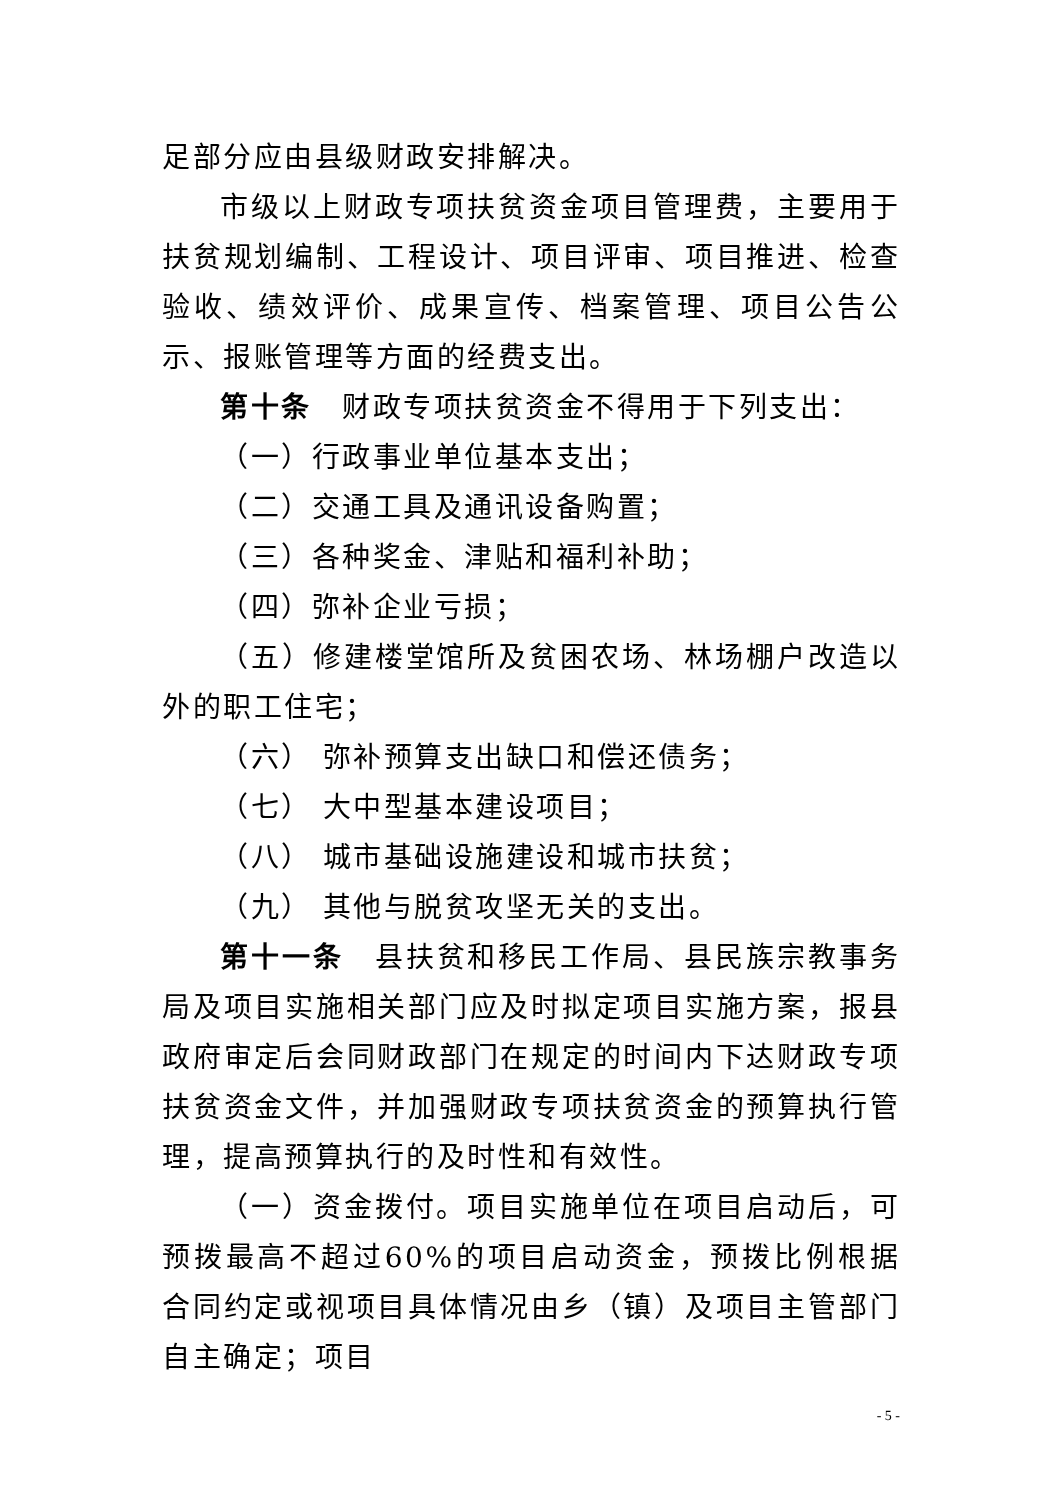足部分应由县级财政安排解决。
市级以上财政专项扶贫资金项目管理费，主要用于扶贫规划编制、工程设计、项目评审、项目推进、检查验收、绩效评价、成果宣传、档案管理、项目公告公示、报账管理等方面的经费支出。
第十条　财政专项扶贫资金不得用于下列支出：
（一）行政事业单位基本支出；
（二）交通工具及通讯设备购置；
（三）各种奖金、津贴和福利补助；
（四）弥补企业亏损；
（五）修建楼堂馆所及贫困农场、林场棚户改造以外的职工住宅；
（六） 弥补预算支出缺口和偿还债务；
（七） 大中型基本建设项目；
（八） 城市基础设施建设和城市扶贫；
（九） 其他与脱贫攻坚无关的支出。
第十一条　县扶贫和移民工作局、县民族宗教事务局及项目实施相关部门应及时拟定项目实施方案，报县政府审定后会同财政部门在规定的时间内下达财政专项扶贫资金文件，并加强财政专项扶贫资金的预算执行管理，提高预算执行的及时性和有效性。
（一）资金拨付。项目实施单位在项目启动后，可预拨最高不超过60%的项目启动资金，预拨比例根据合同约定或视项目具体情况由乡（镇）及项目主管部门自主确定；项目
- 5 -